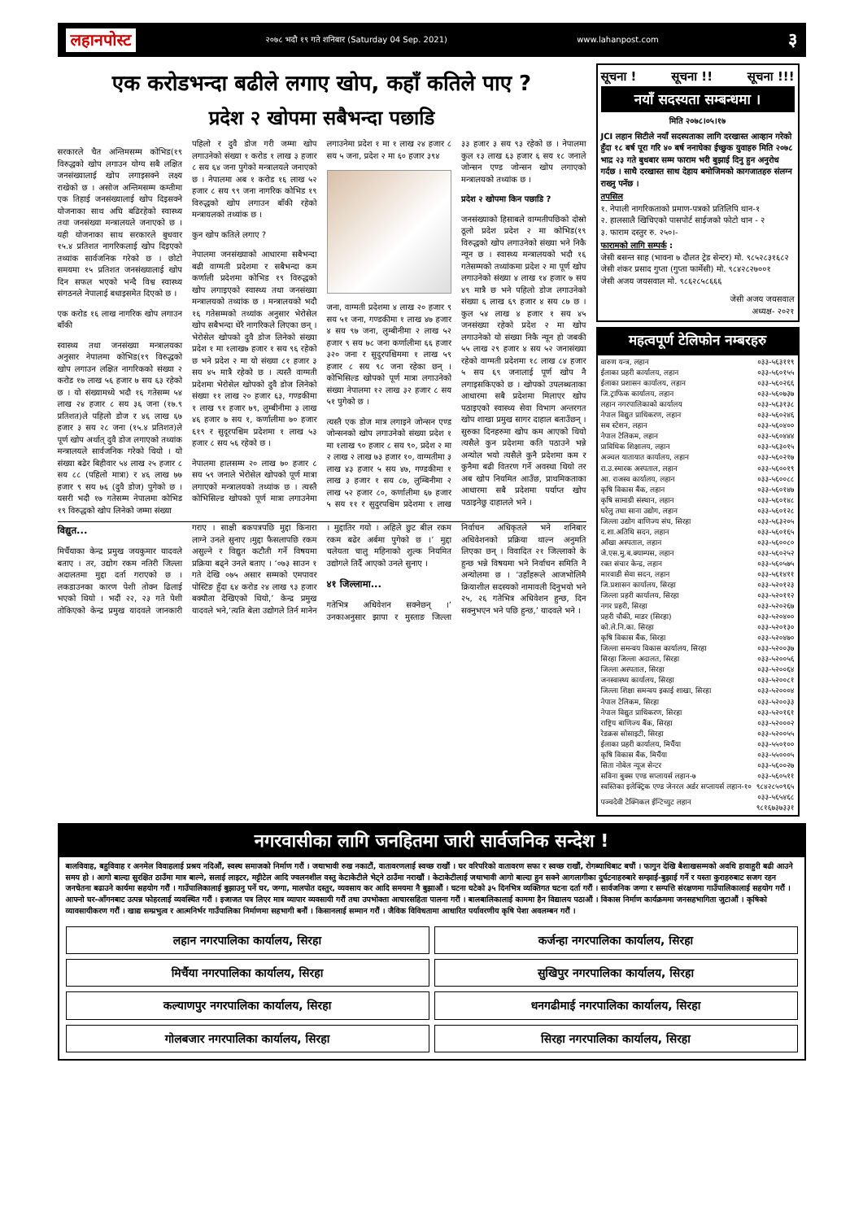लहानपोस्ट २०७८ भदौ १९ गते शनिबार (Saturday 04 Sep. 2021) www.lahanpost.com ३
एक करोडभन्दा बढीले लगाए खोप, कहाँ कतिले पाए ?
प्रदेश २ खोपमा सबैभन्दा पछाडि
सरकारले चैत अन्तिमसम्म कोभिड(१९ विरुद्धको खोप लगाउन योग्य सबै लक्षित जनसंख्यालाई खोप लगाइसक्ने लक्ष्य राखेको छ । असोज अन्तिमसम्म कम्तीमा एक तिहाई जनसंख्यालाई खोप दिइसक्ने योजनाका साथ अघि बढिरहेको स्वास्थ्य तथा जनसंख्या मन्त्रालयले जनाएको छ । यही योजनाका साथ सरकारले बुधवार १५.४ प्रतिशत नागरिकलाई खोप दिइएको तथ्यांक सार्वजनिक गरेको छ । छोटो समयमा १५ प्रतिशत जनसंख्यालाई खोप दिन सफल भएको भन्दै विश्व स्वास्थ्य संगठनले नेपालाई बधाइसमेत दिएको छ ।
एक करोड १६ लाख नागरिक खोप लगाउन बाँकी
स्वास्थ्य तथा जनसंख्या मन्त्रालयका अनुसार नेपालमा कोभिड(१९ विरुद्धको खोप लगाउन लक्षित नागरिकको संख्या २ करोड १७ लाख ५६ हजार ७ सय ६३ रहेको छ । यो संख्यामध्ये भदौ १६ गतेसम्म ५४ लाख २४ हजार ८ सय ३६ जना (१७.९ प्रतिशत)ले पहिलो डोज र ४६ लाख ६७ हजार ३ सय २८ जना (१५.४ प्रतिशत)ले पूर्ण खोप अर्थात् दुवै डोज लगाएको तथ्यांक मन्त्रालयले सार्वजनिक गरेको थियो । यो संख्या बढेर बिहीवार ५४ लाख २५ हजार ८ सय ८८ (पहिलो मात्रा) र ४६ लाख ७७ हजार ९ सय ७६ (दुवै डोज) पुगेको छ । यसरी भदौ १७ गतेसम्म नेपालमा कोभिड १९ विरुद्धको खोप लिनेको जम्मा संख्या
पहिलो र दुवै डोज गरी जम्मा खोप लगाउनेको संख्या १ करोड १ लाख ३ हजार ८ सय ६४ जना पुगेको मन्त्रालयले जनाएको छ । नेपालमा अब १ करोड १६ लाख ५२ हजार ८ सय ९९ जना नागरिक कोभिड १९ विरुद्धको खोप लगाउन बाँकी रहेको मन्त्रायलको तथ्यांक छ ।
कुन खोप कतिले लगाए ?
नेपालमा जनसंख्याको आधारमा सबैभन्दा बढी वाग्मती प्रदेशमा र सबैभन्दा कम कर्णाली प्रदेशमा कोभिड १९ विरुद्धको खोप लगाइएको स्वास्थ्य तथा जनसंख्या मन्त्रालयको तथ्यांक छ । मन्त्रालयको भदौ १६ गतेसम्मको तथ्यांक अनुसार भेरोसेल खोप सबैभन्दा धेरै नागरिकले लिएका छन् । भेरोसेल खोपको दुवै डोज लिनेको संख्या प्रदेश १ मा १लाख७ हजार १ सय ९६ रहेको छ भने प्रदेश २ मा यो संख्या ८१ हजार ३ सय ४५ मात्रै रहेको छ । त्यस्तै वाग्मती प्रदेशमा भेरोसेल खोपको दुवै डोज लिनेको संख्या ११ लाख २० हजार ६३, गण्डकीमा १ लाख ९१ हजार ७९, लुम्बीनीमा ३ लाख ४६ हजार ७ सय १, कर्णालीमा ७० हजार ६१९ र सुदूरपश्चिम प्रदेशमा १ लाख ५३ हजार ८ सय ५६ रहेको छ ।
नेपालमा हालसम्म २० लाख ७० हजार ८ सय ५९ जनाले भेरोसेल खोपको पूर्ण मात्रा लगाएको मन्त्रालयको तथ्यांक छ । त्यस्तै कोभिसिल्ड खोपको पूर्ण मात्रा लगाउनेमा लगाउनेमा प्रदेश १ मा १ लाख २४ हजार ८ सय ५ जना, प्रदेश २ मा ६० हजार ३९४
जना, वाग्मती प्रदेशमा ४ लाख २० हजार ९ सय ५१ जना, गण्डकीमा १ लाख ४७ हजार ४ सय ९७ जना, लुम्बीनीमा २ लाख ५२ हजार ९ सय ७८ जना कर्णालीमा ६६ हजार ३२० जना र सुदुरपश्चिममा १ लाख ५९ हजार ८ सय ९८ जना रहेका छन् । कोभिसिल्ड खोपको पूर्ण मात्रा लगाउनेको संख्या नेपालमा १२ लाख ३२ हजार ८ सय ५१ पुगेको छ ।
त्यस्तै एक डोज मात्र लगाइने जोन्सन एण्ड जोन्सनको खोप लगाउनेको संख्या प्रदेश १ मा १लाख ९० हजार ८ सय ९०, प्रदेश २ मा २ लाख २ लाख ७३ हजार १०, वाग्मतीमा ३ लाख ४३ हजार ५ सय ४७, गण्डकीमा १ लाख ३ हजार १ सय ८७, लुम्बिनीमा २ लाख ५२ हजार ८०, कर्णालीमा ६७ हजार ५ सय ११ र सुदुरपश्चिम प्रदेशमा १ लाख ३३ हजार ३ सय ९३ रहेको छ । नेपालमा कुल १३ लाख ६३ हजार ६ सय १८ जनाले जोन्सन एण्ड जोन्सन खोप लगाएको मन्त्रालयको तथ्यांक छ ।
प्रदेश २ खोपमा किन पछाडि ?
जनसंख्याको हिसाबले वाग्मतीपछिको दोस्रो ठूलो प्रदेश प्रदेश २ मा कोभिड(१९ विरुद्धको खोप लगाउनेको संख्या भने निकै न्यून छ । स्वास्थ्य मन्त्रालयको भदौ १६ गतेसम्मको तथ्यांकमा प्रदेश २ मा पूर्ण खोप लगाउनेको संख्या ४ लाख १४ हजार ७ सय ४९ मात्रै छ भने पहिलो डोज लगाउनेको संख्या ६ लाख ६९ हजार ४ सय ८७ छ । कुल ५४ लाख ४ हजार १ सय ४५ जनसंख्या रहेको प्रदेश २ मा खोप लगाउनेको यो संख्या निकै न्यून हो जबकी ५५ लाख २९ हजार ४ सय ५२ जनासंख्या रहेको वाग्मती प्रदेशमा १८ लाख ८४ हजार ५ सय ६९ जनालाई पूर्ण खोप नै लगाइसकिएको छ । खोपको उपलब्धताका आधारमा सबै प्रदेशमा मिलाएर खोप पठाइएको स्वास्थ्य सेवा विभाग अन्तरगत खोप शाखा प्रमुख सागर दाहाल बताउँछन् । सुरुका दिनहरुमा खोप कम आएको थियो त्यसैले कुन प्रदेशमा कति पठाउने भन्ने अन्योल भयो त्यसैले कुनै प्रदेशमा कम र कुनैमा बढी वितरण गर्ने अवस्था थियो तर अब खोप नियमित आउँछ, प्राथमिकताका आधारमा सबै प्रदेशमा पर्याप्त खोप पठाइनेछु दाहालले भने ।
विद्युत...
मिर्चैयाका केन्द्र प्रमुख जयकुमार यादवले बताए । तर, उद्योग रकम नतिरी जिल्ला अदालतमा मुद्दा दर्ता गराएको छ । लकडाउनका कारण पेशी तोक्न ढिलाई भएको थियो । भदौं २२, २३ गते पेशी तोकिएको केन्द्र प्रमुख यादवले जानकारी गराए । साक्षी बकपत्रपछि मुद्दा किनारा लाग्ने उनले सुनाए ।मुद्दा फैसलापछि रकम असुल्ने र विद्युत कटौती गर्ने विषयमा प्रक्रिया बढ्ने उनले बताए । ‘०७३ साउन १ गते देखि ०७५ असार सम्मको एमपावर पोस्टिङ हुँदा ६४ करोड २४ लाख ९३ हजार बक्यौता देखिएको थियो,’ केन्द्र प्रमुख यादवले भने,‘त्यति बेला उद्योगले तिर्न मानेन । मुद्दातिर गयो । अहिले छुट बील रकम रकम बढेर अर्बमा पुगेको छ ।’ मुद्दा चलेयता चालु महिनाको शुल्क नियमित उद्योगले तिर्दै आएको उनले सुनाए ।
४१ जिल्लामा...
गतेभित्र अधिवेशन सक्नेछन् ।’ उनकाअनुसार झापा र मुस्ताङ जिल्ला निर्वाचन अधिकृतले भने शनिबार अधिवेशनको प्रक्रिया थाल्न अनुमति लिएका छन् । विवादित २१ जिल्लाको के हुन्छ भन्ने विषयमा भने निर्वाचन समिति नै अन्योलमा छ । ‘उहाँहरूले आजभोलिमै क्रियाशील सदस्यको नामावली दिनुभयो भने २५, २६ गतेभित्र अधिवेशन हुन्छ, दिन सक्नुभएन भने पछि हुन्छ,’ यादवले भने ।
सूचना ! सूचना !! सूचना !!!
नयाँ सदस्यता सम्बन्धमा ।
मिति २०७८।०५।१७
JCI लहान सिटीले नयाँ सदस्यताका लागि दरखास्त आव्हान गरेको हुँदा १८ बर्ष पूरा गरि ४० बर्ष ननाघेका ईच्छुक युवाहरु मिति २०७८ भाद्र २३ गते बुधबार सम्म फाराम भरी बुझाई दिनु हुन अनुरोध गर्दछ । साथै दरखास्त साथ देहाय बमोजिमको कागजातहरु संलग्न राख्नु पर्नेछ ।
तपसिल
१. नेपाली नागरिकताको प्रमाण-पत्रको प्रतिलिपि थान-१
२. हालसालै खिचिएको पासपोर्ट साईजको फोटो थान - २
३. फाराम दस्तुर रु. २५०।-
फारामको लागि सम्पर्क :
जेसी बसन्त साह (भावना ७ दौलत ट्रेड सेन्टर) मो. ९८५२८३१६८२
जेसी शंकर प्रसाद गुप्ता (गुप्ता फार्मेसी) मो. ९८४२८२७००१
जेसी अजय जयसवाल मो. ९८६२८५८६६६
जेसी अजय जयसवाल
अध्यक्ष- २०२१
महत्वपूर्ण टेलिफोन नम्बरहरु
| वारुण यन्त्र, लहान | ०३३-५६३११९ |
| ईलाका प्रहरी कार्यालय, लहान | ०३३-५६०१५५ |
| ईलाका प्रशासन कार्यालय, लहान | ०३३-५६०२६६ |
| जि.ट्राफिक कार्यालय, लहान | ०३३-५६०७३७ |
| लहान नगरपालिकाको कार्यालय | ०३३-५६३१३८ |
| नेपाल विद्युत प्राधिकरण, लहान | ०३३-५६०२४६ |
| सब स्टेशन, लहान | ०३३-५६०४०० |
| नेपाल टेलिकम, लहान | ०३३-५६०४४४ |
| प्राविधिक शिक्षालय, लहान | ०३३-५६३०१५ |
| अञ्चल यातायात कार्यालय, लहान | ०३३-५६०२१७ |
| रा.उ.स्मारक अस्पताल, लहान | ०३३-५६००१९ |
| आ. राजस्व कार्यालय, लहान | ०३३-५६००८८ |
| कृषि विकास बैंक, लहान | ०३३-५६०१४७ |
| कृषि सामाग्री संस्थान, लहान | ०३३-५६०१४८ |
| घरेलु तथा साना उद्योग, लहान | ०३३-५६०१२८ |
| जिल्ला उद्योग वाणिज्य संघ, सिरहा | ०३३-५६३२०५ |
| द.शा.अतिथि सदन, लहान | ०३३-५६०१६५ |
| आँखा अस्पताल, लहान | ०३३-५६००८० |
| जे.एस.मु.ब.क्याम्पस, लहान | ०३३-५६०२५२ |
| रक्त संचार केन्द्र, लहान | ०३३-५६०५७५ |
| मारवाडी सेवा सदन, लहान | ०३३-५६१४११ |
| जि.प्रशासन कार्यालय, सिरहा | ०३३-५२०१२३ |
| जिल्ला प्रहरी कार्यालय, सिरहा | ०३३-५२०११२ |
| नगर प्रहरी, सिरहा | ०३३-५२०२६७ |
| प्रहरी चौकी, माडर (सिरहा) | ०३३-५२०४०० |
| को.ले.नि.का. सिरहा | ०३३-५२०१३० |
| कृषि विकास बैंक, सिरहा | ०३३-५२०४७० |
| जिल्ला समन्वय विकास कार्यालय, सिरहा | ०३३-५२००३७ |
| सिरहा जिल्ला अदालत, सिरहा | ०३३-५२००५६ |
| जिल्ला अस्पताल, सिरहा | ०३३-५२००६४ |
| जनस्वास्थ्य कार्यालय, सिरहा | ०३३-५२००८१ |
| जिल्ला शिक्षा समन्वय इकाई शाखा, सिरहा | ०३३-५२०००४ |
| नेपाल टेलिकम, सिरहा | ०३३-५२००३३ |
| नेपाल विद्युत प्राधिकरण, सिरहा | ०३३-५२०१६१ |
| राष्ट्रिय बाणिज्य बैंक, सिरहा | ०३३-५२०००२ |
| रेडक्रस सोसाइटी, सिरहा | ०३३-५२००५५ |
| ईलाका प्रहरी कार्यालय, मिर्चैया | ०३३-५५०१०० |
| कृषि विकास बैंक, मिर्चैया | ०३३-५५०००५ |
| सिता नोबेल न्यूज सेन्टर | ०३३-५६००२७ |
| सविना बुक्स एण्ड सप्लायर्स लहान-७ | ०३३-५६०५११ |
| स्वस्तिका इलेक्ट्रिक एण्ड जेनरल अर्डर सप्लायर्स लहान-१० | ९८४२८५०९६५ |
| पञ्चदेवी टेक्निकल ईन्टिच्युट लहान | ०३३-५६५४६८ ९८१६७३७३३१ |
नगरवासीका लागि जनहितमा जारी सार्वजनिक सन्देश !
बालविवाह, बहुविवाह र अनमेल विवाहलाई प्रश्रय नदिऔं, स्वस्थ समाजको निर्माण गरौं । जथाभावी रुख नकाटौं, वातावरणलाई स्वच्छ राखौं । घर वरिपरिको वातावरण सफा र स्वच्छ राखौं, रोगब्याधिबाट बचौं । फागुन देखि बैशाखसम्मको अवधि हावाहुरी बढी आउने समय हो । आगो बाल्दा सुरक्षित ठाउँमा मात्र बाल्ने, सलाई लाइटर, मट्टीटेल आदि ज्वलनशील वस्तु केटाकेटीले भेट्ने ठाउँमा नराखौं । केटाकेटीलाई जथाभावी आगो बाल्दा हुन सक्ने आगलागीका दुर्घटनाहरुबारे सम्झाई-बुझाई गर्ने र यस्ता कुराहरुबाट सजग रहन जनचेतना बढाउने कार्यमा सहयोग गरौं । गाउँपालिकालाई बुझाउनु पर्ने घर, जग्गा, मालपोत दस्तुर, व्यवसाय कर आदि समयमा नै बुझाऔं । घटना घटेको ३५ दिनभित्र व्यक्तिगत घटना दर्ता गरौं । सार्वजनिक जग्गा र सम्पत्ति संरक्षणमा गाउँपालिकालाई सहयोग गरौं । आफ्नो घर-आँगनबाट उत्पन्न फोहरलाई व्यवस्थित गरौं । इजाजत पत्र लिएर मात्र व्यापार व्यवसायी गरौं तथा उपभोक्ता आचारसहिता पालना गरौं । बालबालिकालाई काममा हैन विद्यालय पठाऔं । विकास निर्माण कार्यक्रममा जनसहभागिता जुटाऔं । कृषिको व्यावसायीकरण गरौं । खाद्य सम्प्रभुत्व र आत्मनिर्भर गाउँपालिका निर्माणमा सहभागी बनौं । किसानलाई सम्मान गरौं । जैविक विविधतामा आधारित पर्यावरणीय कृषि पेशा अवलम्बन गरौं ।
लहान नगरपालिका कार्यालय, सिरहा
कर्जन्हा नगरपालिका कार्यालय, सिरहा
मिर्चैया नगरपालिका कार्यालय, सिरहा
सुखिपुर नगरपालिका कार्यालय, सिरहा
कल्याणपुर नगरपालिका कार्यालय, सिरहा
धनगढीमाई नगरपालिका कार्यालय, सिरहा
गोलबजार नगरपालिका कार्यालय, सिरहा
सिरहा नगरपालिका कार्यालय, सिरहा